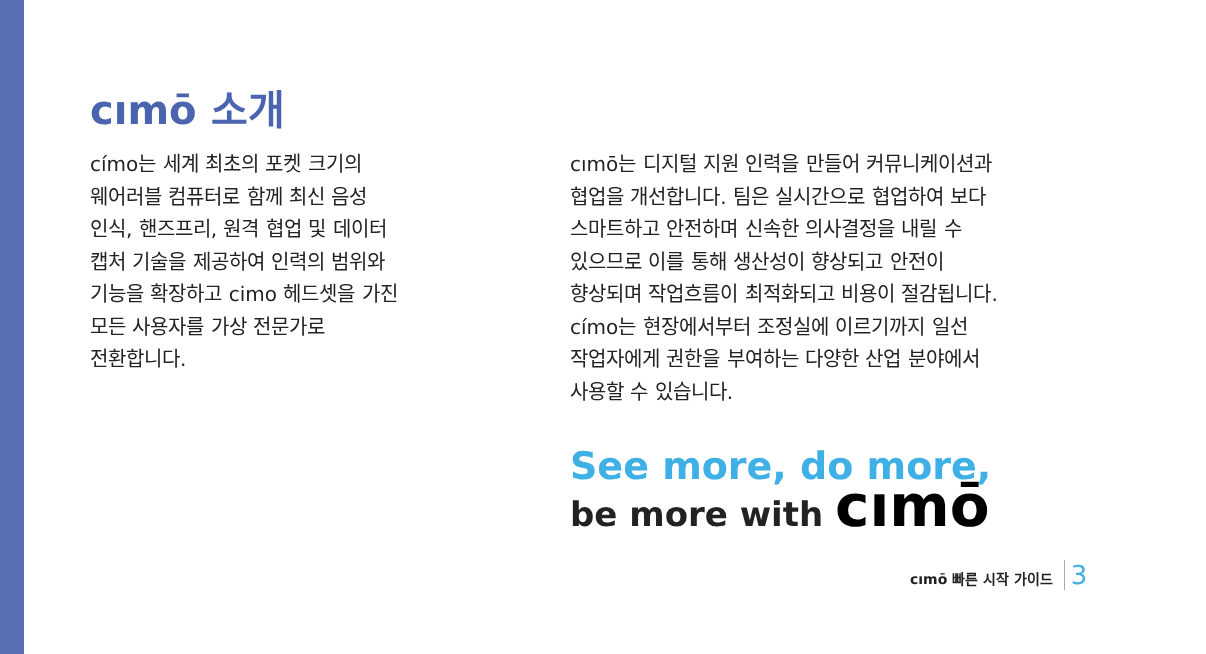cımō 소개
címo는 세계 최초의 포켓 크기의
웨어러블 컴퓨터로 함께 최신 음성
인식, 핸즈프리, 원격 협업 및 데이터
캡처 기술을 제공하여 인력의 범위와
기능을 확장하고 cimo 헤드셋을 가진
모든 사용자를 가상 전문가로
전환합니다.
cımō는 디지털 지원 인력을 만들어 커뮤니케이션과
협업을 개선합니다. 팀은 실시간으로 협업하여 보다
스마트하고 안전하며 신속한 의사결정을 내릴 수
있으므로 이를 통해 생산성이 향상되고 안전이
향상되며 작업흐름이 최적화되고 비용이 절감됩니다.
címo는 현장에서부터 조정실에 이르기까지 일선
작업자에게 권한을 부여하는 다양한 산업 분야에서
사용할 수 있습니다.
See more, do more,
be more with cımō
cımō 빠른 시작 가이드 3